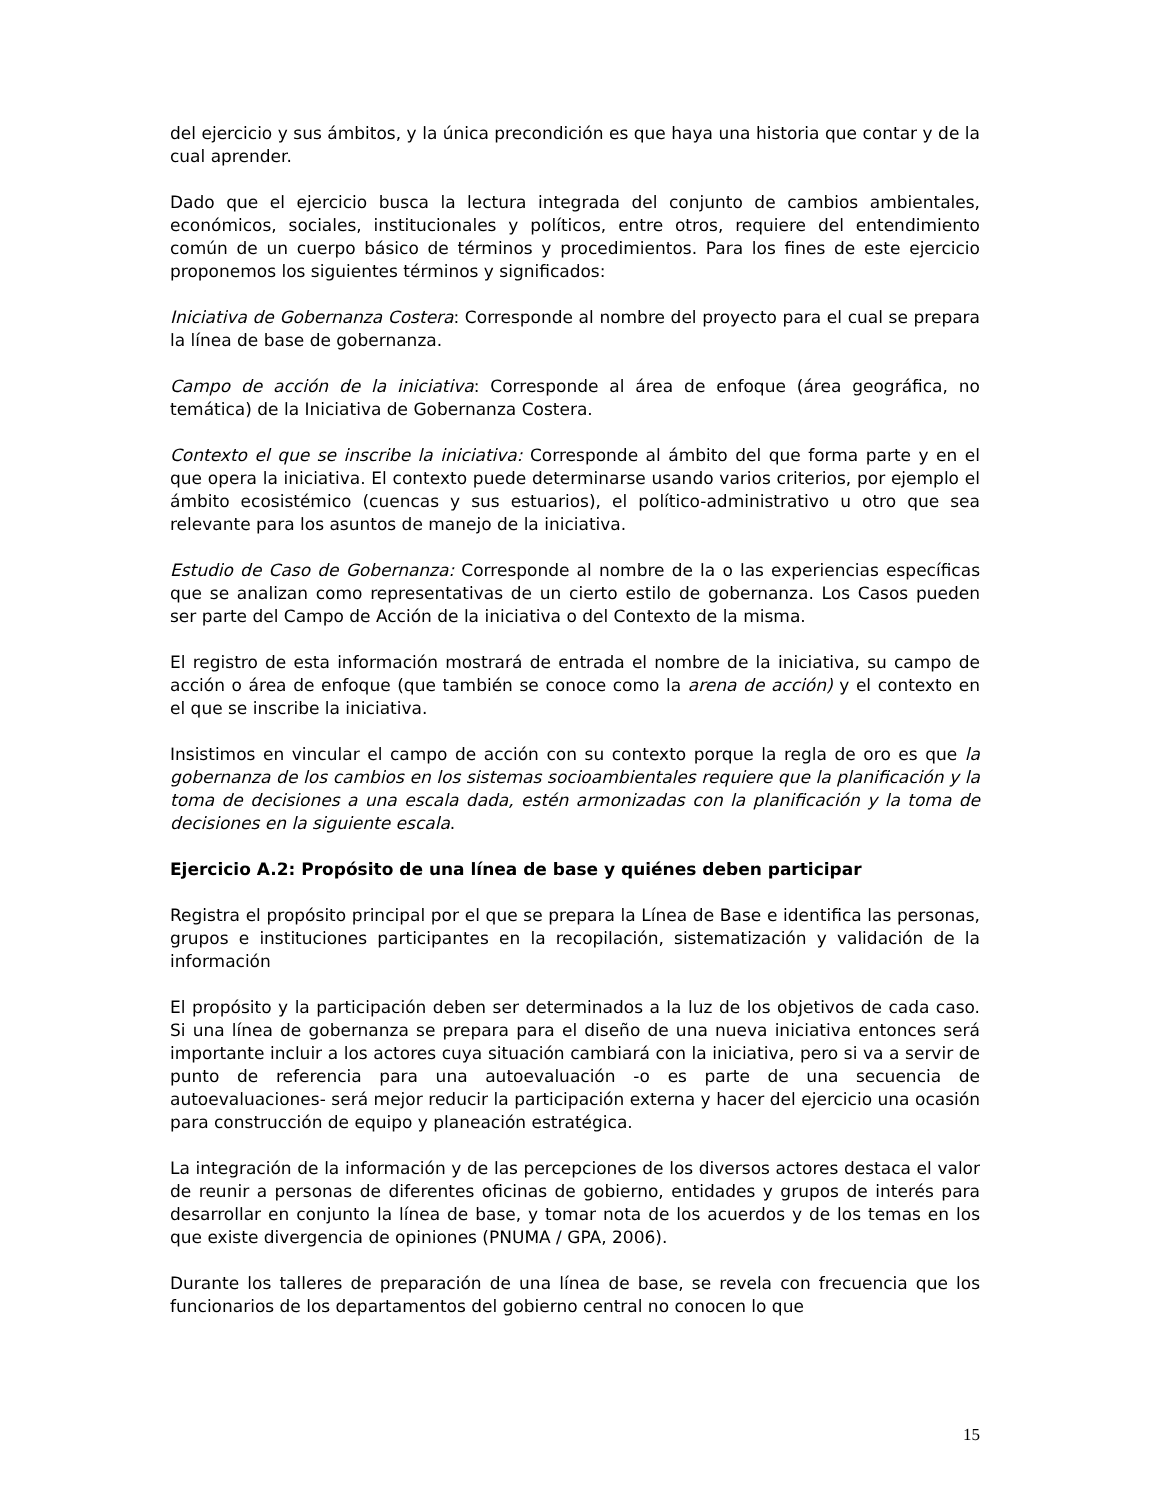del ejercicio y sus ámbitos, y la única precondición es que haya una historia que contar y de la cual aprender.
Dado que el ejercicio busca la lectura integrada del conjunto de cambios ambientales, económicos, sociales, institucionales y políticos, entre otros, requiere del entendimiento común de un cuerpo básico de términos y procedimientos. Para los fines de este ejercicio proponemos los siguientes términos y significados:
Iniciativa de Gobernanza Costera: Corresponde al nombre del proyecto para el cual se prepara la línea de base de gobernanza.
Campo de acción de la iniciativa: Corresponde al área de enfoque (área geográfica, no temática) de la Iniciativa de Gobernanza Costera.
Contexto el que se inscribe la iniciativa: Corresponde al ámbito del que forma parte y en el que opera la iniciativa. El contexto puede determinarse usando varios criterios, por ejemplo el ámbito ecosistémico (cuencas y sus estuarios), el político-administrativo u otro que sea relevante para los asuntos de manejo de la iniciativa.
Estudio de Caso de Gobernanza: Corresponde al nombre de la o las experiencias específicas que se analizan como representativas de un cierto estilo de gobernanza. Los Casos pueden ser parte del Campo de Acción de la iniciativa o del Contexto de la misma.
El registro de esta información mostrará de entrada el nombre de la iniciativa, su campo de acción o área de enfoque (que también se conoce como la arena de acción) y el contexto en el que se inscribe la iniciativa.
Insistimos en vincular el campo de acción con su contexto porque la regla de oro es que la gobernanza de los cambios en los sistemas socioambientales requiere que la planificación y la toma de decisiones a una escala dada, estén armonizadas con la planificación y la toma de decisiones en la siguiente escala.
Ejercicio A.2: Propósito de una línea de base y quiénes deben participar
Registra el propósito principal por el que se prepara la Línea de Base e identifica las personas, grupos e instituciones participantes en la recopilación, sistematización y validación de la información
El propósito y la participación deben ser determinados a la luz de los objetivos de cada caso. Si una línea de gobernanza se prepara para el diseño de una nueva iniciativa entonces será importante incluir a los actores cuya situación cambiará con la iniciativa, pero si va a servir de punto de referencia para una autoevaluación -o es parte de una secuencia de autoevaluaciones- será mejor reducir la participación externa y hacer del ejercicio una ocasión para construcción de equipo y planeación estratégica.
La integración de la información y de las percepciones de los diversos actores destaca el valor de reunir a personas de diferentes oficinas de gobierno, entidades y grupos de interés para desarrollar en conjunto la línea de base, y tomar nota de los acuerdos y de los temas en los que existe divergencia de opiniones (PNUMA / GPA, 2006).
Durante los talleres de preparación de una línea de base, se revela con frecuencia que los funcionarios de los departamentos del gobierno central no conocen lo que
15